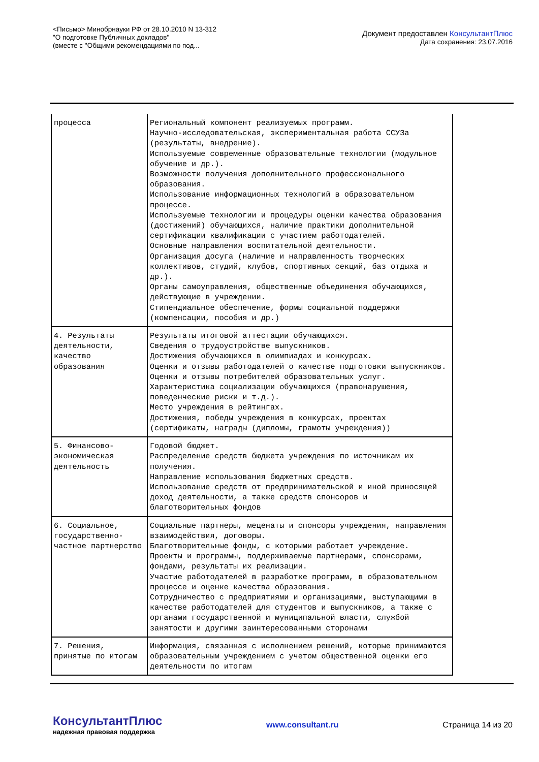<Письмо> Минобрнауки РФ от 28.10.2010 N 13-312
"О подготовке Публичных докладов"
(вместе с "Общими рекомендациями по под...
Документ предоставлен КонсультантПлюс
Дата сохранения: 23.07.2016
| процесса | Региональный компонент реализуемых программ. Научно-исследовательская, экспериментальная работа ССУЗа (результаты, внедрение). Используемые современные образовательные технологии (модульное обучение и др.). Возможности получения дополнительного профессионального образования. Использование информационных технологий в образовательном процессе. Используемые технологии и процедуры оценки качества образования (достижений) обучающихся, наличие практики дополнительной сертификации квалификации с участием работодателей. Основные направления воспитательной деятельности. Организация досуга (наличие и направленность творческих коллективов, студий, клубов, спортивных секций, баз отдыха и др.). Органы самоуправления, общественные объединения обучающихся, действующие в учреждении. Стипендиальное обеспечение, формы социальной поддержки (компенсации, пособия и др.) |
| 4. Результаты деятельности, качество образования | Результаты итоговой аттестации обучающихся. Сведения о трудоустройстве выпускников. Достижения обучающихся в олимпиадах и конкурсах. Оценки и отзывы работодателей о качестве подготовки выпускников. Оценки и отзывы потребителей образовательных услуг. Характеристика социализации обучающихся (правонарушения, поведенческие риски и т.д.). Место учреждения в рейтингах. Достижения, победы учреждения в конкурсах, проектах (сертификаты, награды (дипломы, грамоты учреждения)) |
| 5. Финансово-экономическая деятельность | Годовой бюджет. Распределение средств бюджета учреждения по источникам их получения. Направление использования бюджетных средств. Использование средств от предпринимательской и иной приносящей доход деятельности, а также средств спонсоров и благотворительных фондов |
| 6. Социальное, государственно-частное партнерство | Социальные партнеры, меценаты и спонсоры учреждения, направления взаимодействия, договоры. Благотворительные фонды, с которыми работает учреждение. Проекты и программы, поддерживаемые партнерами, спонсорами, фондами, результаты их реализации. Участие работодателей в разработке программ, в образовательном процессе и оценке качества образования. Сотрудничество с предприятиями и организациями, выступающими в качестве работодателей для студентов и выпускников, а также с органами государственной и муниципальной власти, службой занятости и другими заинтересованными сторонами |
| 7. Решения, принятые по итогам | Информация, связанная с исполнением решений, которые принимаются образовательным учреждением с учетом общественной оценки его деятельности по итогам |
КонсультантПлюс
надежная правовая поддержка
www.consultant.ru Страница 14 из 20